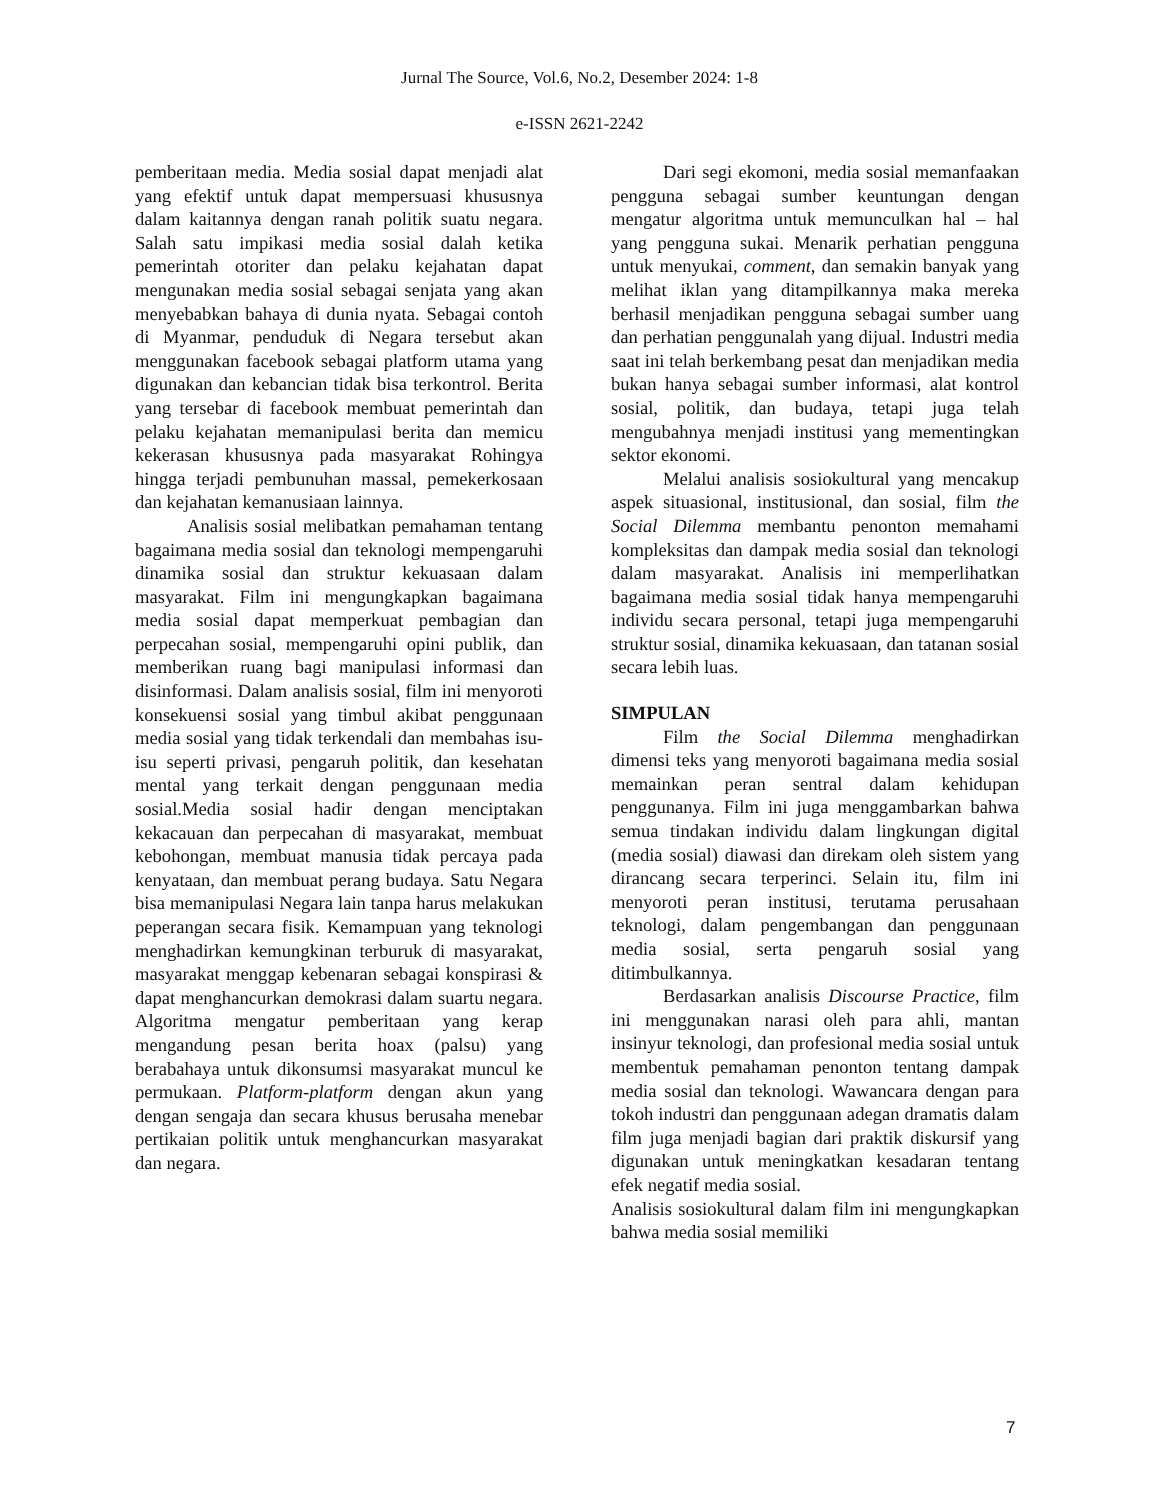Jurnal The Source, Vol.6, No.2, Desember 2024: 1-8
e-ISSN 2621-2242
pemberitaan media. Media sosial dapat menjadi alat yang efektif untuk dapat mempersuasi khususnya dalam kaitannya dengan ranah politik suatu negara. Salah satu impikasi media sosial dalah ketika pemerintah otoriter dan pelaku kejahatan dapat mengunakan media sosial sebagai senjata yang akan menyebabkan bahaya di dunia nyata. Sebagai contoh di Myanmar, penduduk di Negara tersebut akan menggunakan facebook sebagai platform utama yang digunakan dan kebancian tidak bisa terkontrol. Berita yang tersebar di facebook membuat pemerintah dan pelaku kejahatan memanipulasi berita dan memicu kekerasan khususnya pada masyarakat Rohingya hingga terjadi pembunuhan massal, pemekerkosaan dan kejahatan kemanusiaan lainnya.
Analisis sosial melibatkan pemahaman tentang bagaimana media sosial dan teknologi mempengaruhi dinamika sosial dan struktur kekuasaan dalam masyarakat. Film ini mengungkapkan bagaimana media sosial dapat memperkuat pembagian dan perpecahan sosial, mempengaruhi opini publik, dan memberikan ruang bagi manipulasi informasi dan disinformasi. Dalam analisis sosial, film ini menyoroti konsekuensi sosial yang timbul akibat penggunaan media sosial yang tidak terkendali dan membahas isu-isu seperti privasi, pengaruh politik, dan kesehatan mental yang terkait dengan penggunaan media sosial.Media sosial hadir dengan menciptakan kekacauan dan perpecahan di masyarakat, membuat kebohongan, membuat manusia tidak percaya pada kenyataan, dan membuat perang budaya. Satu Negara bisa memanipulasi Negara lain tanpa harus melakukan peperangan secara fisik. Kemampuan yang teknologi menghadirkan kemungkinan terburuk di masyarakat, masyarakat menggap kebenaran sebagai konspirasi & dapat menghancurkan demokrasi dalam suartu negara. Algoritma mengatur pemberitaan yang kerap mengandung pesan berita hoax (palsu) yang berabahaya untuk dikonsumsi masyarakat muncul ke permukaan. Platform-platform dengan akun yang dengan sengaja dan secara khusus berusaha menebar pertikaian politik untuk menghancurkan masyarakat dan negara.
Dari segi ekomoni, media sosial memanfaakan pengguna sebagai sumber keuntungan dengan mengatur algoritma untuk memunculkan hal – hal yang pengguna sukai. Menarik perhatian pengguna untuk menyukai, comment, dan semakin banyak yang melihat iklan yang ditampilkannya maka mereka berhasil menjadikan pengguna sebagai sumber uang dan perhatian penggunalah yang dijual. Industri media saat ini telah berkembang pesat dan menjadikan media bukan hanya sebagai sumber informasi, alat kontrol sosial, politik, dan budaya, tetapi juga telah mengubahnya menjadi institusi yang mementingkan sektor ekonomi.
Melalui analisis sosiokultural yang mencakup aspek situasional, institusional, dan sosial, film the Social Dilemma membantu penonton memahami kompleksitas dan dampak media sosial dan teknologi dalam masyarakat. Analisis ini memperlihatkan bagaimana media sosial tidak hanya mempengaruhi individu secara personal, tetapi juga mempengaruhi struktur sosial, dinamika kekuasaan, dan tatanan sosial secara lebih luas.
SIMPULAN
Film the Social Dilemma menghadirkan dimensi teks yang menyoroti bagaimana media sosial memainkan peran sentral dalam kehidupan penggunanya. Film ini juga menggambarkan bahwa semua tindakan individu dalam lingkungan digital (media sosial) diawasi dan direkam oleh sistem yang dirancang secara terperinci. Selain itu, film ini menyoroti peran institusi, terutama perusahaan teknologi, dalam pengembangan dan penggunaan media sosial, serta pengaruh sosial yang ditimbulkannya.
Berdasarkan analisis Discourse Practice, film ini menggunakan narasi oleh para ahli, mantan insinyur teknologi, dan profesional media sosial untuk membentuk pemahaman penonton tentang dampak media sosial dan teknologi. Wawancara dengan para tokoh industri dan penggunaan adegan dramatis dalam film juga menjadi bagian dari praktik diskursif yang digunakan untuk meningkatkan kesadaran tentang efek negatif media sosial.
Analisis sosiokultural dalam film ini mengungkapkan bahwa media sosial memiliki
7